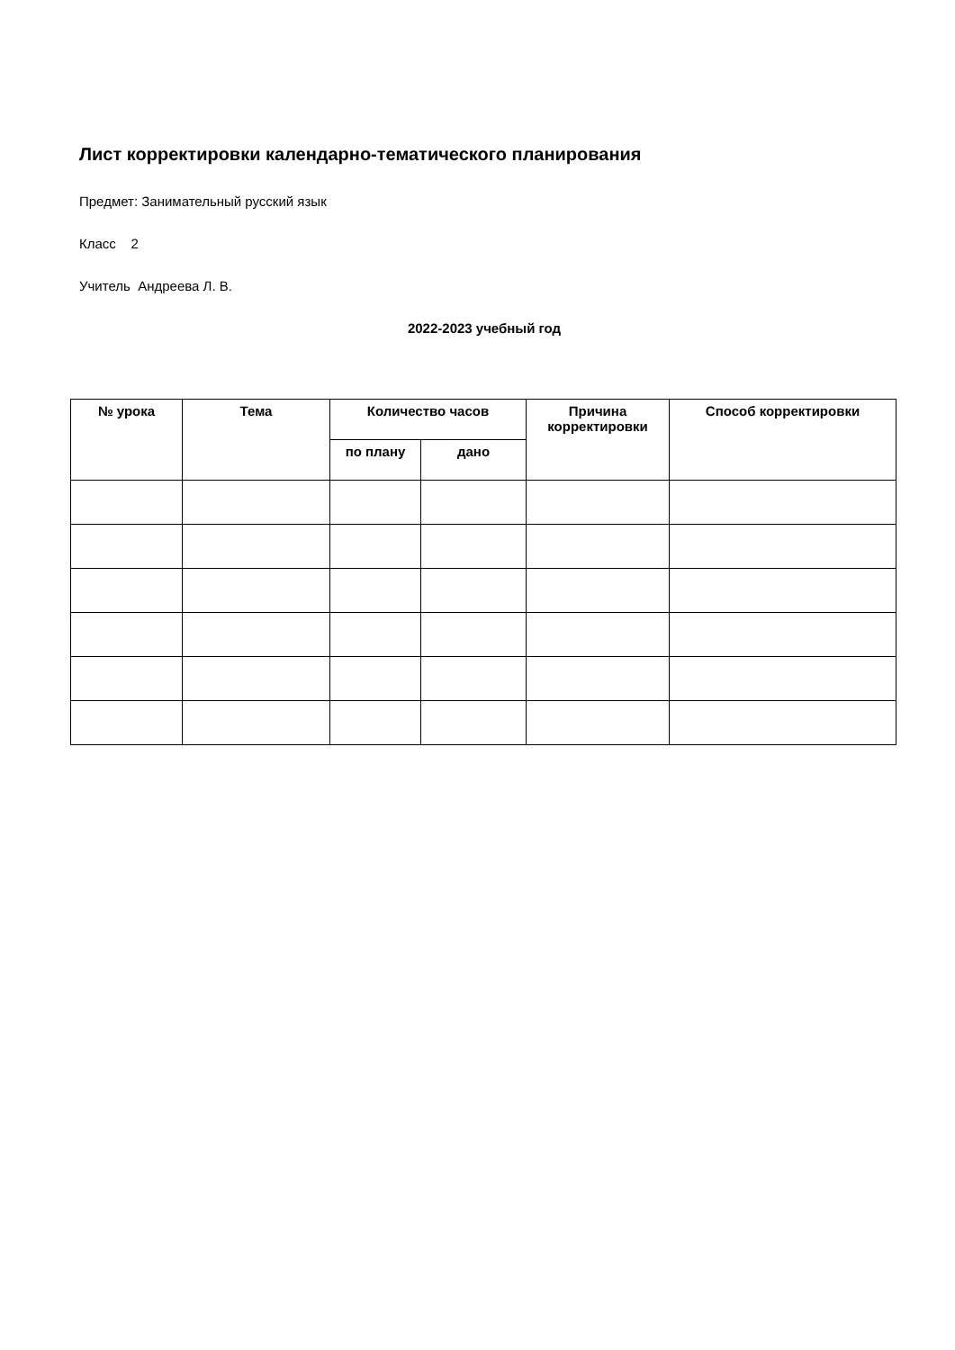Лист корректировки календарно-тематического планирования
Предмет: Занимательный русский язык
Класс 2
Учитель Андреева Л. В.
2022-2023 учебный год
| № урока | Тема | Количество часов | | Причина корректировки | Способ корректировки |
| --- | --- | --- | --- | --- | --- |
| | | по плану | дано | | |